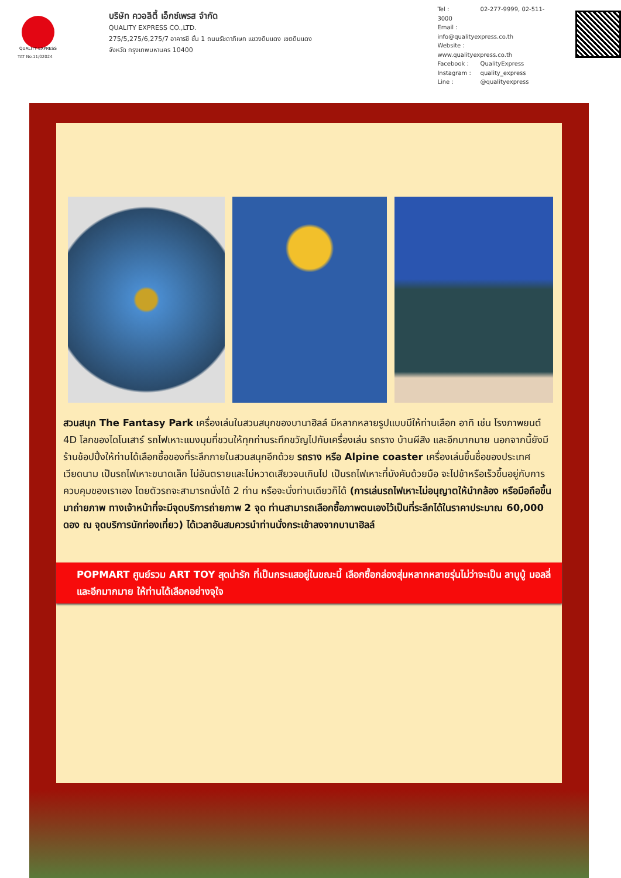QUALITY EXPRESS
TAT No.11/02024
บริษัท ควอลิตี้ เอ็กซ์เพรส จำกัด
QUALITY EXPRESS CO.,LTD.
275/5,275/6,275/7 อาคารซี ชั้น 1 ถนนรัชดาภิเษก แขวงดินแดง เขตดินแดง
จังหวัด กรุงเทพมหานคร 10400
Tel : 02-277-9999, 02-511-3000
Email : info@qualityexpress.co.th
Website : www.qualityexpress.co.th
Facebook : QualityExpress
Instagram : quality_express
Line : @qualityexpress
สวนสนุก The Fantasy Park เครื่องเล่นในสวนสนุกของบานาฮิลล์ มีหลากหลายรูปแบบมีให้ท่านเลือก อาทิ เช่น โรงภาพยนต์ 4D โลกของไดโนเสาร์ รถไฟเหาะแมงมุมที่ชวนให้ทุกท่านระทึกขวัญไปกับเครื่องเล่น รถราง บ้านผีสิง และอีกมากมาย นอกจากนี้ยังมีร้านช้อปปิ้งให้ท่านได้เลือกซื้อของที่ระลึกภายในสวนสนุกอีกด้วย รถราง หรือ Alpine coaster เครื่องเล่นขึ้นชื่อของประเทศเวียดนาม เป็นรถไฟเหาะขนาดเล็ก ไม่อันตรายและไม่หวาดเสียวจนเกินไป เป็นรถไฟเหาะที่บังคับด้วยมือ จะไปช้าหรือเร็วขึ้นอยู่กับการควบคุมของเราเอง โดยตัวรถจะสามารถนั่งได้ 2 ท่าน หรือจะนั่งท่านเดียวก็ได้ (การเล่นรถไฟเหาะไม่อนุญาตให้นำกล้อง หรือมือถือขึ้นมาถ่ายภาพ ทางเจ้าหน้าที่จะมีจุดบริการถ่ายภาพ 2 จุด ท่านสามารถเลือกซื้อภาพตนเองไว้เป็นที่ระลึกได้ในราคาประมาณ 60,000 ดอง ณ จุดบริการนักท่องเที่ยว) ได้เวลาอันสมควรนำท่านนั่งกระเช้าลงจากบานาฮิลล์
POPMART ศูนย์รวม ART TOY สุดน่ารัก ที่เป็นกระแสอยู่ในขณะนี้ เลือกซื้อกล่องสุ่มหลากหลายรุ่นไม่ว่าจะเป็น ลาบูบู้ มอลลี่ และอีกมากมาย ให้ท่านได้เลือกอย่างจุใจ